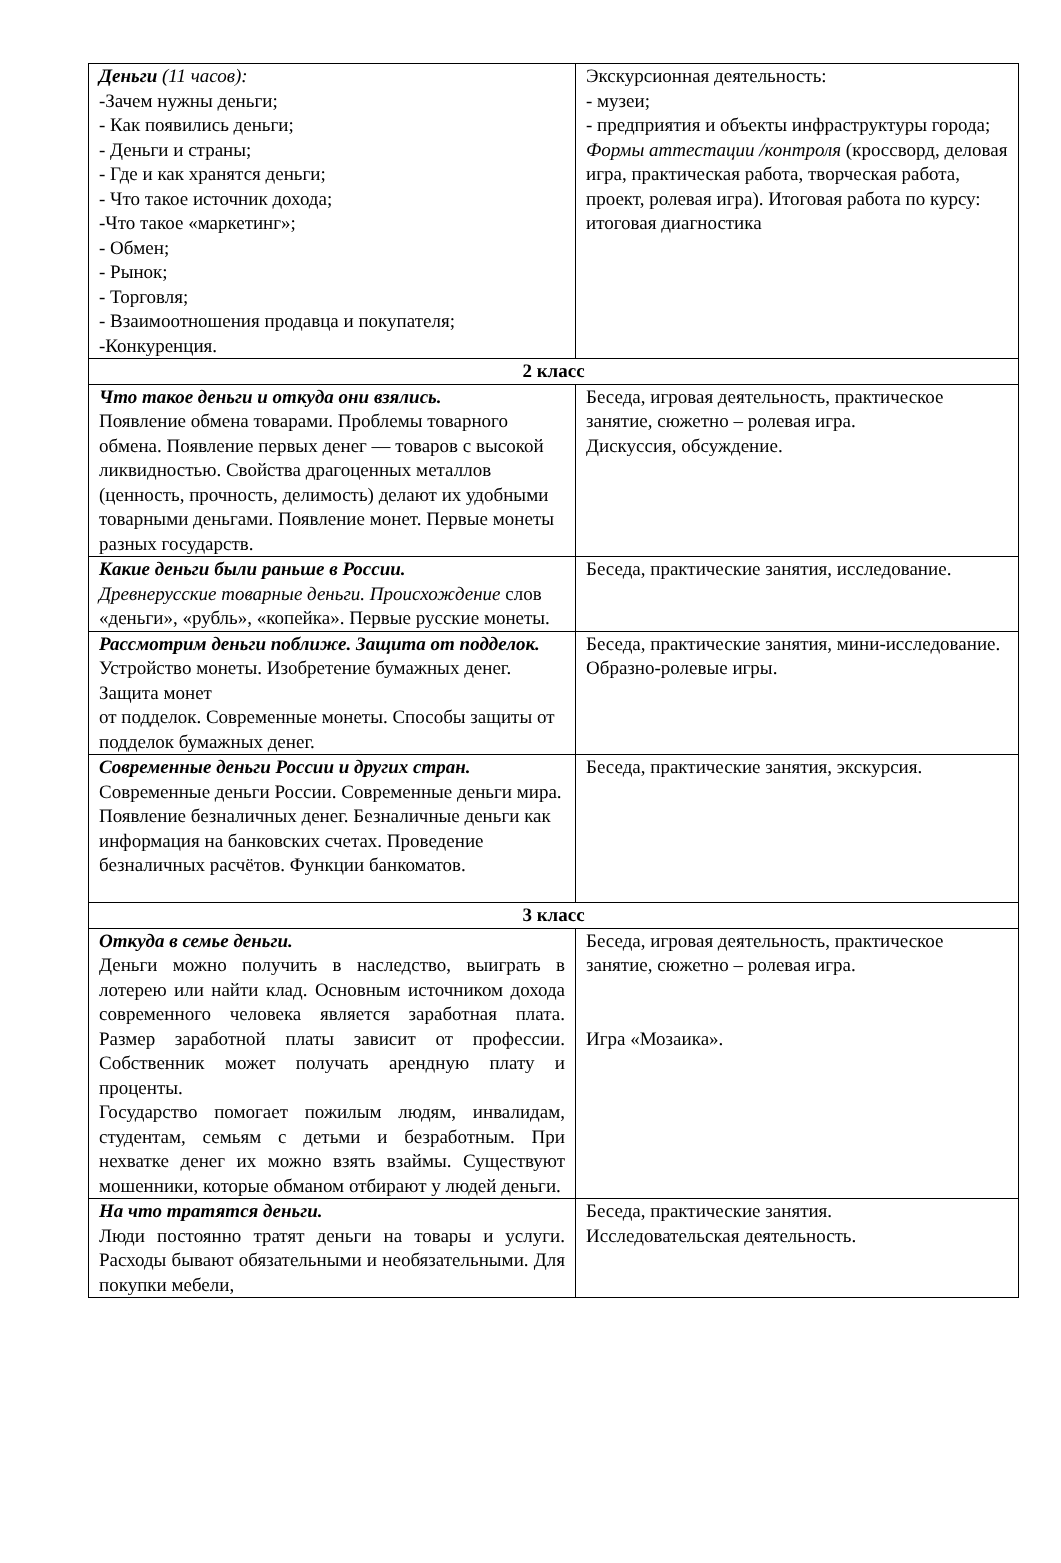| Деньги (11 часов): -Зачем нужны деньги; - Как появились деньги; - Деньги и страны; - Где и как хранятся деньги; - Что такое источник дохода; -Что такое «маркетинг»; - Обмен; - Рынок; - Торговля; - Взаимоотношения продавца и покупателя; -Конкуренция. | Экскурсионная деятельность: - музеи; - предприятия и объекты инфраструктуры города; Формы аттестации /контроля (кроссворд, деловая игра, практическая работа, творческая работа, проект, ролевая игра). Итоговая работа по курсу: итоговая диагностика |
| 2 класс | |
| Что такое деньги и откуда они взялись. Появление обмена товарами. Проблемы товарного обмена. Появление первых денег — товаров с высокой ликвидностью. Свойства драгоценных металлов (ценность, прочность, делимость) делают их удобными товарными деньгами. Появление монет. Первые монеты разных государств. | Беседа, игровая деятельность, практическое занятие, сюжетно – ролевая игра. Дискуссия, обсуждение. |
| Какие деньги были раньше в России. Древнерусские товарные деньги. Происхождение слов «деньги», «рубль», «копейка». Первые русские монеты. | Беседа, практические занятия, исследование. |
| Рассмотрим деньги поближе. Защита от подделок. Устройство монеты. Изобретение бумажных денег. Защита монет от подделок. Современные монеты. Способы защиты от подделок бумажных денег. | Беседа, практические занятия, мини-исследование. Образно-ролевые игры. |
| Современные деньги России и других стран. Современные деньги России. Современные деньги мира. Появление безналичных денег. Безналичные деньги как информация на банковских счетах. Проведение безналичных расчётов. Функции банкоматов. | Беседа, практические занятия, экскурсия. |
| 3 класс | |
| Откуда в семье деньги. Деньги можно получить в наследство, выиграть в лотерею или найти клад. Основным источником дохода современного человека является заработная плата. Размер заработной платы зависит от профессии. Собственник может получать арендную плату и проценты. Государство помогает пожилым людям, инвалидам, студентам, семьям с детьми и безработным. При нехватке денег их можно взять взаймы. Существуют мошенники, которые обманом отбирают у людей деньги. | Беседа, игровая деятельность, практическое занятие, сюжетно – ролевая игра. Игра «Мозаика». |
| На что тратятся деньги. Люди постоянно тратят деньги на товары и услуги. Расходы бывают обязательными и необязательными. Для покупки мебели, | Беседа, практические занятия. Исследовательская деятельность. |